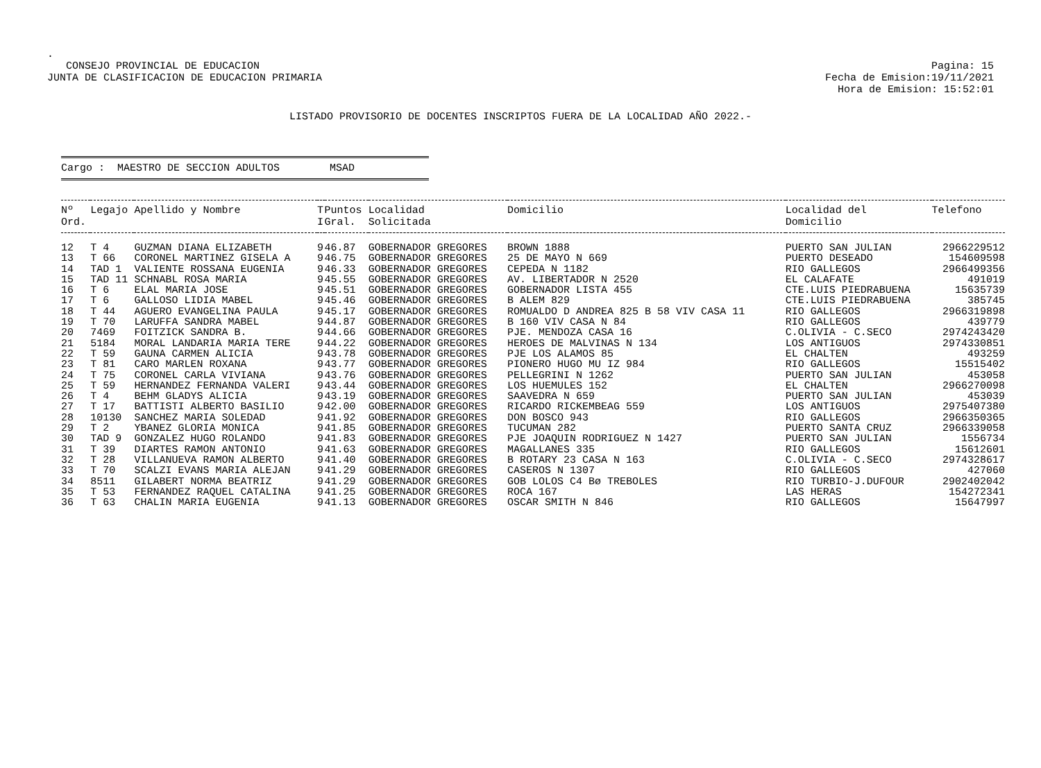.
CONSEJO PROVINCIAL DE EDUCACION
JUNTA DE CLASIFICACION DE EDUCACION PRIMARIA
Pagina: 15
Fecha de Emision:19/11/2021
Hora de Emision: 15:52:01
LISTADO PROVISORIO DE DOCENTES INSCRIPTOS FUERA DE LA LOCALIDAD AÑO 2022.-
Cargo : MAESTRO DE SECCION ADULTOS MSAD
| Nº Ord. | Legajo | Apellido y Nombre | T I | Puntos Gral. | Localidad Solicitada | Domicilio | Localidad del Domicilio | Telefono |
| --- | --- | --- | --- | --- | --- | --- | --- | --- |
| 12 | T 4 | GUZMAN DIANA ELIZABETH | 9 | 46.87 | GOBERNADOR GREGORES | BROWN 1888 | PUERTO SAN JULIAN | 2966229512 |
| 13 | T 66 | CORONEL MARTINEZ GISELA A | 9 | 46.75 | GOBERNADOR GREGORES | 25 DE MAYO N 669 | PUERTO DESEADO | 154609598 |
| 14 | TAD 1 | VALIENTE ROSSANA EUGENIA | 9 | 46.33 | GOBERNADOR GREGORES | CEPEDA N 1182 | RIO GALLEGOS | 2966499356 |
| 15 | TAD 11 | SCHNABL ROSA MARIA | 9 | 45.55 | GOBERNADOR GREGORES | AV. LIBERTADOR N 2520 | EL CALAFATE | 491019 |
| 16 | T 6 | ELAL MARIA JOSE | 9 | 45.51 | GOBERNADOR GREGORES | GOBERNADOR LISTA 455 | CTE.LUIS PIEDRABUENA | 15635739 |
| 17 | T 6 | GALLOSO LIDIA MABEL | 9 | 45.46 | GOBERNADOR GREGORES | B ALEM 829 | CTE.LUIS PIEDRABUENA | 385745 |
| 18 | T 44 | AGUERO EVANGELINA PAULA | 9 | 45.17 | GOBERNADOR GREGORES | ROMUALDO D ANDREA 825 B 58 VIV CASA 11 | RIO GALLEGOS | 2966319898 |
| 19 | T 70 | LARUFFA SANDRA MABEL | 9 | 44.87 | GOBERNADOR GREGORES | B 160 VIV CASA N 84 | RIO GALLEGOS | 439779 |
| 20 | 7469 | FOITZICK SANDRA B. | 9 | 44.66 | GOBERNADOR GREGORES | PJE. MENDOZA CASA 16 | C.OLIVIA - C.SECO | 2974243420 |
| 21 | 5184 | MORAL LANDARIA MARIA TERE | 9 | 44.22 | GOBERNADOR GREGORES | HEROES DE MALVINAS N 134 | LOS ANTIGUOS | 2974330851 |
| 22 | T 59 | GAUNA CARMEN ALICIA | 9 | 43.78 | GOBERNADOR GREGORES | PJE LOS ALAMOS 85 | EL CHALTEN | 493259 |
| 23 | T 81 | CARO MARLEN ROXANA | 9 | 43.77 | GOBERNADOR GREGORES | PIONERO HUGO MU IZ 984 | RIO GALLEGOS | 15515402 |
| 24 | T 75 | CORONEL CARLA VIVIANA | 9 | 43.76 | GOBERNADOR GREGORES | PELLEGRINI N 1262 | PUERTO SAN JULIAN | 453058 |
| 25 | T 59 | HERNANDEZ FERNANDA VALERI | 9 | 43.44 | GOBERNADOR GREGORES | LOS HUEMULES 152 | EL CHALTEN | 2966270098 |
| 26 | T 4 | BEHM GLADYS ALICIA | 9 | 43.19 | GOBERNADOR GREGORES | SAAVEDRA N 659 | PUERTO SAN JULIAN | 453039 |
| 27 | T 17 | BATTISTI ALBERTO BASILIO | 9 | 42.00 | GOBERNADOR GREGORES | RICARDO RICKEMBEAG 559 | LOS ANTIGUOS | 2975407380 |
| 28 | 10130 | SANCHEZ MARIA SOLEDAD | 9 | 41.92 | GOBERNADOR GREGORES | DON BOSCO 943 | RIO GALLEGOS | 2966350365 |
| 29 | T 2 | YBANEZ GLORIA MONICA | 9 | 41.85 | GOBERNADOR GREGORES | TUCUMAN 282 | PUERTO SANTA CRUZ | 2966339058 |
| 30 | TAD 9 | GONZALEZ HUGO ROLANDO | 9 | 41.83 | GOBERNADOR GREGORES | PJE JOAQUIN RODRIGUEZ N 1427 | PUERTO SAN JULIAN | 1556734 |
| 31 | T 39 | DIARTES RAMON ANTONIO | 9 | 41.63 | GOBERNADOR GREGORES | MAGALLANES 335 | RIO GALLEGOS | 15612601 |
| 32 | T 28 | VILLANUEVA RAMON ALBERTO | 9 | 41.40 | GOBERNADOR GREGORES | B ROTARY 23 CASA N 163 | C.OLIVIA - C.SECO | 2974328617 |
| 33 | T 70 | SCALZI EVANS MARIA ALEJAN | 9 | 41.29 | GOBERNADOR GREGORES | CASEROS N 1307 | RIO GALLEGOS | 427060 |
| 34 | 8511 | GILABERT NORMA BEATRIZ | 9 | 41.29 | GOBERNADOR GREGORES | GOB LOLOS C4 Bø TREBOLES | RIO TURBIO-J.DUFOUR | 2902402042 |
| 35 | T 53 | FERNANDEZ RAQUEL CATALINA | 9 | 41.25 | GOBERNADOR GREGORES | ROCA 167 | LAS HERAS | 154272341 |
| 36 | T 63 | CHALIN MARIA EUGENIA | 9 | 41.13 | GOBERNADOR GREGORES | OSCAR SMITH N 846 | RIO GALLEGOS | 15647997 |